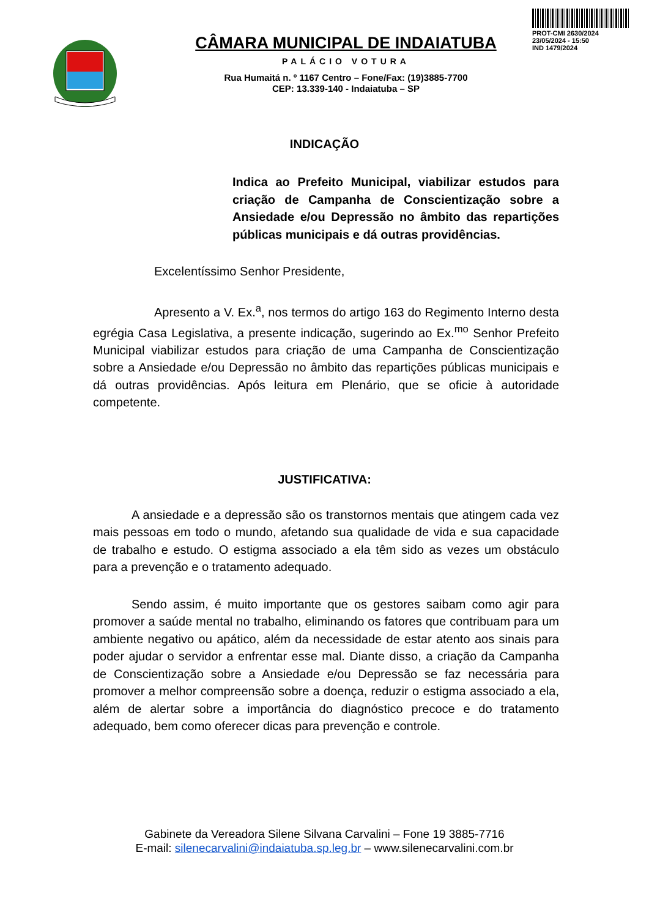PROT-CMI 2630/2024
23/05/2024 - 15:50
IND 1479/2024
CÂMARA MUNICIPAL DE INDAIATUBA
PALÁCIO VOTURA
Rua Humaitá n. º 1167 Centro – Fone/Fax: (19)3885-7700
CEP: 13.339-140 - Indaiatuba – SP
INDICAÇÃO
Indica ao Prefeito Municipal, viabilizar estudos para criação de Campanha de Conscientização sobre a Ansiedade e/ou Depressão no âmbito das repartições públicas municipais e dá outras providências.
Excelentíssimo Senhor Presidente,
Apresento a V. Ex.<sup>a</sup>, nos termos do artigo 163 do Regimento Interno desta egrégia Casa Legislativa, a presente indicação, sugerindo ao Ex.<sup>mo</sup> Senhor Prefeito Municipal viabilizar estudos para criação de uma Campanha de Conscientização sobre a Ansiedade e/ou Depressão no âmbito das repartições públicas municipais e dá outras providências. Após leitura em Plenário, que se oficie à autoridade competente.
JUSTIFICATIVA:
A ansiedade e a depressão são os transtornos mentais que atingem cada vez mais pessoas em todo o mundo, afetando sua qualidade de vida e sua capacidade de trabalho e estudo. O estigma associado a ela têm sido as vezes um obstáculo para a prevenção e o tratamento adequado.
Sendo assim, é muito importante que os gestores saibam como agir para promover a saúde mental no trabalho, eliminando os fatores que contribuam para um ambiente negativo ou apático, além da necessidade de estar atento aos sinais para poder ajudar o servidor a enfrentar esse mal. Diante disso, a criação da Campanha de Conscientização sobre a Ansiedade e/ou Depressão se faz necessária para promover a melhor compreensão sobre a doença, reduzir o estigma associado a ela, além de alertar sobre a importância do diagnóstico precoce e do tratamento adequado, bem como oferecer dicas para prevenção e controle.
Gabinete da Vereadora Silene Silvana Carvalini – Fone 19 3885-7716
E-mail: silenecarvalini@indaiatuba.sp.leg.br – www.silenecarvalini.com.br